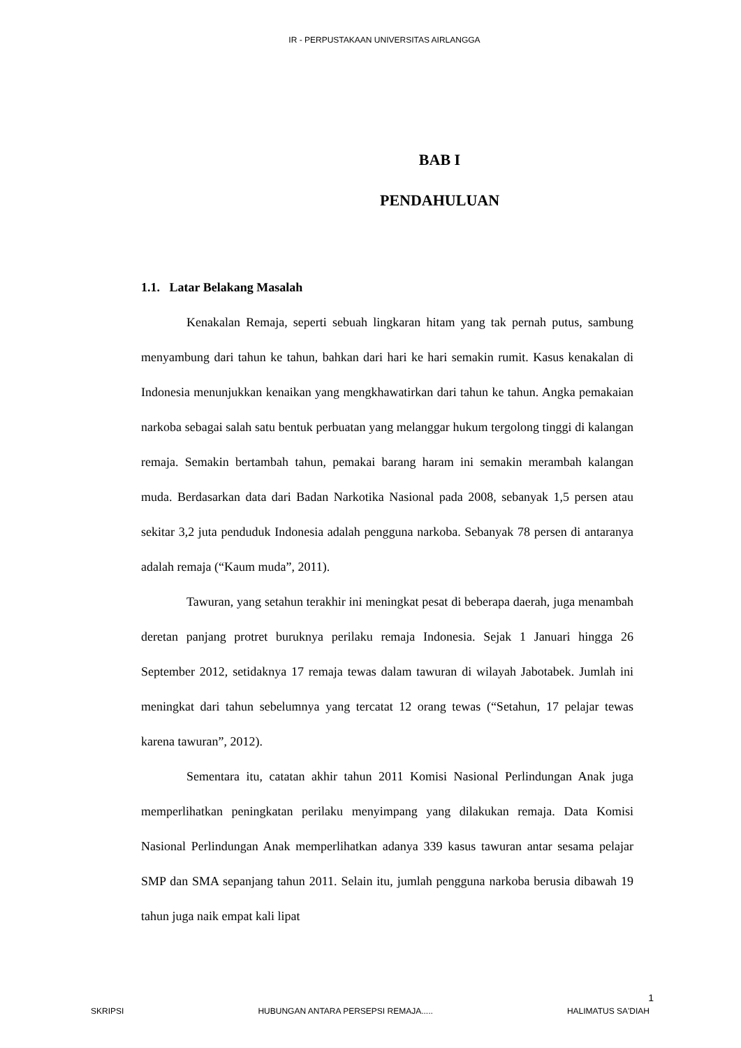IR - PERPUSTAKAAN UNIVERSITAS AIRLANGGA
BAB I
PENDAHULUAN
1.1. Latar Belakang Masalah
Kenakalan Remaja, seperti sebuah lingkaran hitam yang tak pernah putus, sambung menyambung dari tahun ke tahun, bahkan dari hari ke hari semakin rumit. Kasus kenakalan di Indonesia menunjukkan kenaikan yang mengkhawatirkan dari tahun ke tahun. Angka pemakaian narkoba sebagai salah satu bentuk perbuatan yang melanggar hukum tergolong tinggi di kalangan remaja. Semakin bertambah tahun, pemakai barang haram ini semakin merambah kalangan muda. Berdasarkan data dari Badan Narkotika Nasional pada 2008, sebanyak 1,5 persen atau sekitar 3,2 juta penduduk Indonesia adalah pengguna narkoba. Sebanyak 78 persen di antaranya adalah remaja (“Kaum muda”, 2011).
Tawuran, yang setahun terakhir ini meningkat pesat di beberapa daerah, juga menambah deretan panjang protret buruknya perilaku remaja Indonesia. Sejak 1 Januari hingga 26 September 2012, setidaknya 17 remaja tewas dalam tawuran di wilayah Jabotabek. Jumlah ini meningkat dari tahun sebelumnya yang tercatat 12 orang tewas (“Setahun, 17 pelajar tewas karena tawuran”, 2012).
Sementara itu, catatan akhir tahun 2011 Komisi Nasional Perlindungan Anak juga memperlihatkan peningkatan perilaku menyimpang yang dilakukan remaja. Data Komisi Nasional Perlindungan Anak memperlihatkan adanya 339 kasus tawuran antar sesama pelajar SMP dan SMA sepanjang tahun 2011. Selain itu, jumlah pengguna narkoba berusia dibawah 19 tahun juga naik empat kali lipat
1
SKRIPSI HUBUNGAN ANTARA PERSEPSI REMAJA..... HALIMATUS SA'DIAH